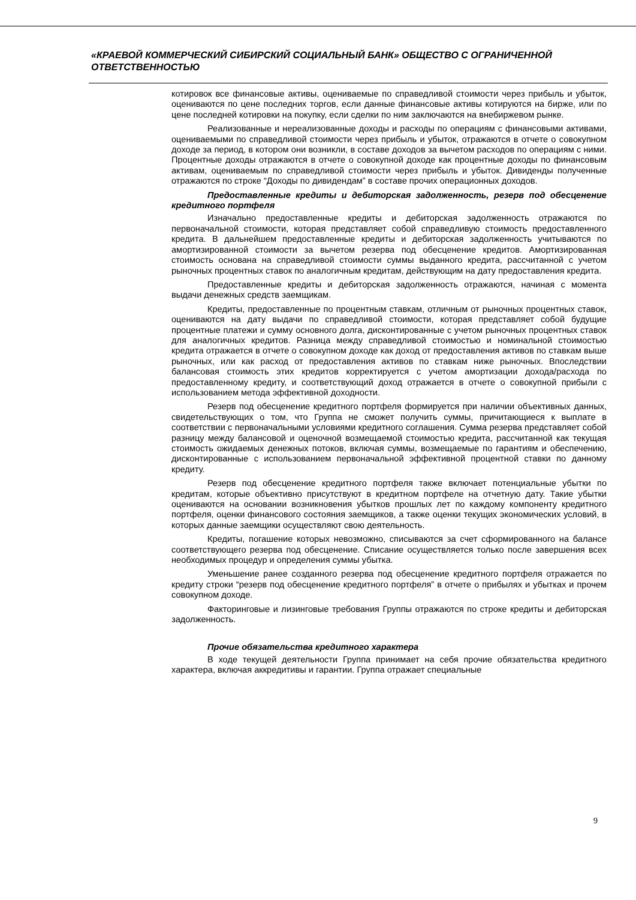«КРАЕВОЙ КОММЕРЧЕСКИЙ СИБИРСКИЙ СОЦИАЛЬНЫЙ БАНК» ОБЩЕСТВО С ОГРАНИЧЕННОЙ ОТВЕТСТВЕННОСТЬЮ
котировок все финансовые активы, оцениваемые по справедливой стоимости через прибыль и убыток, оцениваются по цене последних торгов, если данные финансовые активы котируются на бирже, или по цене последней котировки на покупку, если сделки по ним заключаются на внебиржевом рынке.
Реализованные и нереализованные доходы и расходы по операциям с финансовыми активами, оцениваемыми по справедливой стоимости через прибыль и убыток, отражаются в отчете о совокупном доходе за период, в котором они возникли, в составе доходов за вычетом расходов по операциям с ними. Процентные доходы отражаются в отчете о совокупной доходе как процентные доходы по финансовым активам, оцениваемым по справедливой стоимости через прибыль и убыток. Дивиденды полученные отражаются по строке “Доходы по дивидендам” в составе прочих операционных доходов.
Предоставленные кредиты и дебиторская задолженность, резерв под обесценение кредитного портфеля
Изначально предоставленные кредиты и дебиторская задолженность отражаются по первоначальной стоимости, которая представляет собой справедливую стоимость предоставленного кредита. В дальнейшем предоставленные кредиты и дебиторская задолженность учитываются по амортизированной стоимости за вычетом резерва под обесценение кредитов. Амортизированная стоимость основана на справедливой стоимости суммы выданного кредита, рассчитанной с учетом рыночных процентных ставок по аналогичным кредитам, действующим на дату предоставления кредита.
Предоставленные кредиты и дебиторская задолженность отражаются, начиная с момента выдачи денежных средств заемщикам.
Кредиты, предоставленные по процентным ставкам, отличным от рыночных процентных ставок, оцениваются на дату выдачи по справедливой стоимости, которая представляет собой будущие процентные платежи и сумму основного долга, дисконтированные с учетом рыночных процентных ставок для аналогичных кредитов. Разница между справедливой стоимостью и номинальной стоимостью кредита отражается в отчете о совокупном доходе как доход от предоставления активов по ставкам выше рыночных, или как расход от предоставления активов по ставкам ниже рыночных. Впоследствии балансовая стоимость этих кредитов корректируется с учетом амортизации дохода/расхода по предоставленному кредиту, и соответствующий доход отражается в отчете о совокупной прибыли с использованием метода эффективной доходности.
Резерв под обесценение кредитного портфеля формируется при наличии объективных данных, свидетельствующих о том, что Группа не сможет получить суммы, причитающиеся к выплате в соответствии с первоначальными условиями кредитного соглашения. Сумма резерва представляет собой разницу между балансовой и оценочной возмещаемой стоимостью кредита, рассчитанной как текущая стоимость ожидаемых денежных потоков, включая суммы, возмещаемые по гарантиям и обеспечению, дисконтированные с использованием первоначальной эффективной процентной ставки по данному кредиту.
Резерв под обесценение кредитного портфеля также включает потенциальные убытки по кредитам, которые объективно присутствуют в кредитном портфеле на отчетную дату. Такие убытки оцениваются на основании возникновения убытков прошлых лет по каждому компоненту кредитного портфеля, оценки финансового состояния заемщиков, а также оценки текущих экономических условий, в которых данные заемщики осуществляют свою деятельность.
Кредиты, погашение которых невозможно, списываются за счет сформированного на балансе соответствующего резерва под обесценение. Списание осуществляется только после завершения всех необходимых процедур и определения суммы убытка.
Уменьшение ранее созданного резерва под обесценение кредитного портфеля отражается по кредиту строки “резерв под обесценение кредитного портфеля” в отчете о прибылях и убытках и прочем совокупном доходе.
Факторинговые и лизинговые требования Группы отражаются по строке кредиты и дебиторская задолженность.
Прочие обязательства кредитного характера
В ходе текущей деятельности Группа принимает на себя прочие обязательства кредитного характера, включая аккредитивы и гарантии. Группа отражает специальные
9